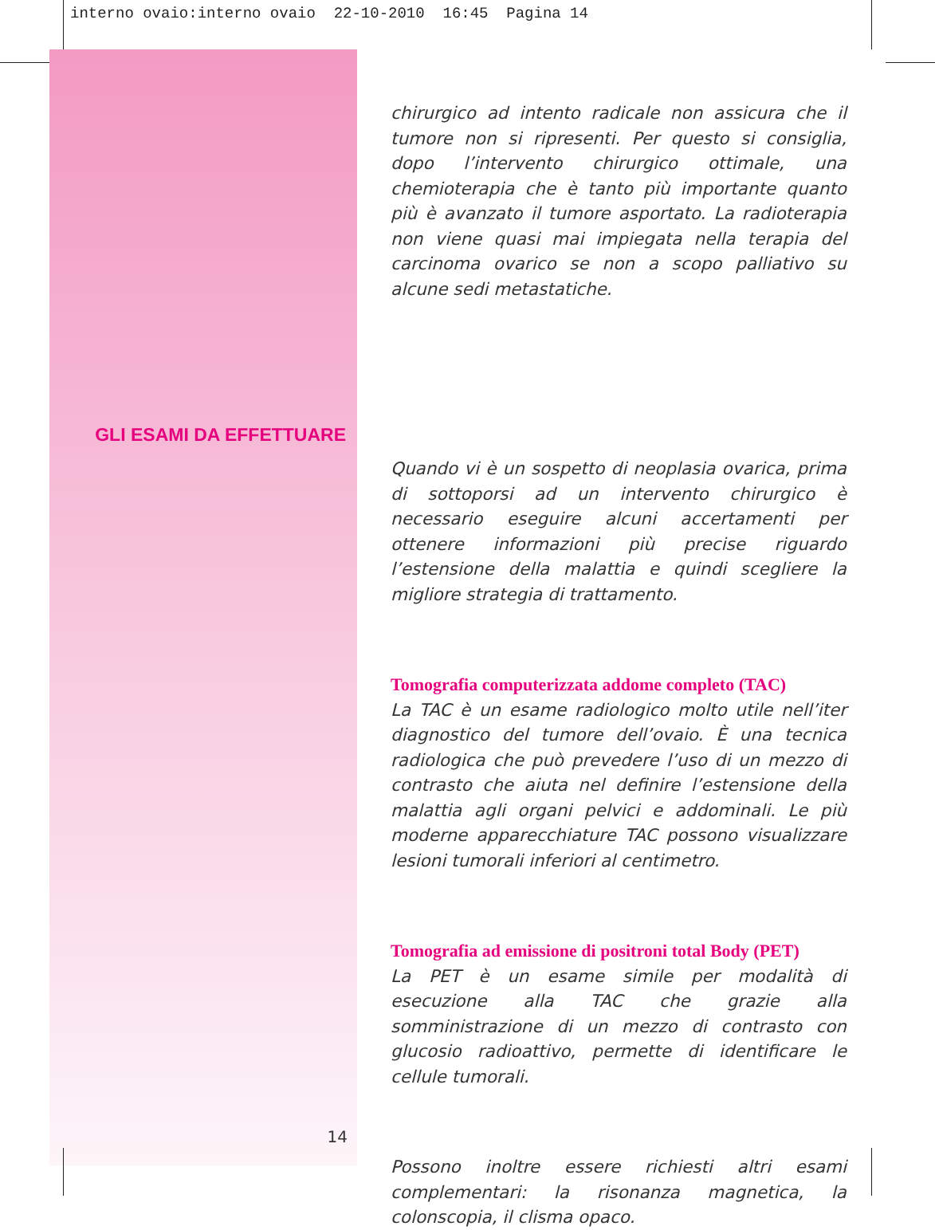interno ovaio:interno ovaio 22-10-2010 16:45 Pagina 14
GLI ESAMI DA EFFETTUARE
14
chirurgico ad intento radicale non assicura che il tumore non si ripresenti. Per questo si consiglia, dopo l’intervento chirurgico ottimale, una chemioterapia che è tanto più importante quanto più è avanzato il tumore asportato. La radioterapia non viene quasi mai impiegata nella terapia del carcinoma ovarico se non a scopo palliativo su alcune sedi metastatiche.
Quando vi è un sospetto di neoplasia ovarica, prima di sottoporsi ad un intervento chirurgico è necessario eseguire alcuni accertamenti per ottenere informazioni più precise riguardo l’estensione della malattia e quindi scegliere la migliore strategia di trattamento.
Tomografia computerizzata addome completo (TAC)
La TAC è un esame radiologico molto utile nell’iter diagnostico del tumore dell’ovaio. È una tecnica radiologica che può prevedere l’uso di un mezzo di contrasto che aiuta nel definire l’estensione della malattia agli organi pelvici e addominali. Le più moderne apparecchiature TAC possono visualizzare lesioni tumorali inferiori al centimetro.
Tomografia ad emissione di positroni total Body (PET)
La PET è un esame simile per modalità di esecuzione alla TAC che grazie alla somministrazione di un mezzo di contrasto con glucosio radioattivo, permette di identificare le cellule tumorali.
Possono inoltre essere richiesti altri esami complementari: la risonanza magnetica, la colonscopia, il clisma opaco.